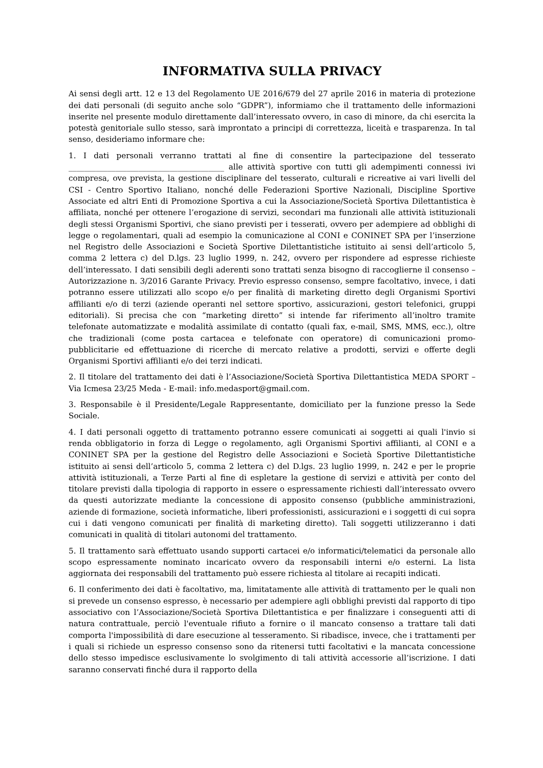INFORMATIVA SULLA PRIVACY
Ai sensi degli artt. 12 e 13 del Regolamento UE 2016/679 del 27 aprile 2016 in materia di protezione dei dati personali (di seguito anche solo “GDPR”), informiamo che il trattamento delle informazioni inserite nel presente modulo direttamente dall’interessato ovvero, in caso di minore, da chi esercita la potestà genitoriale sullo stesso, sarà improntato a principi di correttezza, liceità e trasparenza. In tal senso, desideriamo informare che:
1. I dati personali verranno trattati al fine di consentire la partecipazione del tesserato ________________________________________ alle attività sportive con tutti gli adempimenti connessi ivi compresa, ove prevista, la gestione disciplinare del tesserato, culturali e ricreative ai vari livelli del CSI - Centro Sportivo Italiano, nonché delle Federazioni Sportive Nazionali, Discipline Sportive Associate ed altri Enti di Promozione Sportiva a cui la Associazione/Società Sportiva Dilettantistica è affiliata, nonché per ottenere l’erogazione di servizi, secondari ma funzionali alle attività istituzionali degli stessi Organismi Sportivi, che siano previsti per i tesserati, ovvero per adempiere ad obblighi di legge o regolamentari, quali ad esempio la comunicazione al CONI e CONINET SPA per l’inserzione nel Registro delle Associazioni e Società Sportive Dilettantistiche istituito ai sensi dell’articolo 5, comma 2 lettera c) del D.lgs. 23 luglio 1999, n. 242, ovvero per rispondere ad espresse richieste dell’interessato. I dati sensibili degli aderenti sono trattati senza bisogno di raccoglierne il consenso – Autorizzazione n. 3/2016 Garante Privacy. Previo espresso consenso, sempre facoltativo, invece, i dati potranno essere utilizzati allo scopo e/o per finalità di marketing diretto degli Organismi Sportivi affilianti e/o di terzi (aziende operanti nel settore sportivo, assicurazioni, gestori telefonici, gruppi editoriali). Si precisa che con “marketing diretto” si intende far riferimento all’inoltro tramite telefonate automatizzate e modalità assimilate di contatto (quali fax, e-mail, SMS, MMS, ecc.), oltre che tradizionali (come posta cartacea e telefonate con operatore) di comunicazioni promo-pubblicitarie ed effettuazione di ricerche di mercato relative a prodotti, servizi e offerte degli Organismi Sportivi affilianti e/o dei terzi indicati.
2. Il titolare del trattamento dei dati è l’Associazione/Società Sportiva Dilettantistica MEDA SPORT – Via Icmesa 23/25 Meda - E-mail: info.medasport@gmail.com.
3. Responsabile è il Presidente/Legale Rappresentante, domiciliato per la funzione presso la Sede Sociale.
4. I dati personali oggetto di trattamento potranno essere comunicati ai soggetti ai quali l'invio si renda obbligatorio in forza di Legge o regolamento, agli Organismi Sportivi affilianti, al CONI e a CONINET SPA per la gestione del Registro delle Associazioni e Società Sportive Dilettantistiche istituito ai sensi dell’articolo 5, comma 2 lettera c) del D.lgs. 23 luglio 1999, n. 242 e per le proprie attività istituzionali, a Terze Parti al fine di espletare la gestione di servizi e attività per conto del titolare previsti dalla tipologia di rapporto in essere o espressamente richiesti dall’interessato ovvero da questi autorizzate mediante la concessione di apposito consenso (pubbliche amministrazioni, aziende di formazione, società informatiche, liberi professionisti, assicurazioni e i soggetti di cui sopra cui i dati vengono comunicati per finalità di marketing diretto). Tali soggetti utilizzeranno i dati comunicati in qualità di titolari autonomi del trattamento.
5. Il trattamento sarà effettuato usando supporti cartacei e/o informatici/telematici da personale allo scopo espressamente nominato incaricato ovvero da responsabili interni e/o esterni. La lista aggiornata dei responsabili del trattamento può essere richiesta al titolare ai recapiti indicati.
6. Il conferimento dei dati è facoltativo, ma, limitatamente alle attività di trattamento per le quali non si prevede un consenso espresso, è necessario per adempiere agli obblighi previsti dal rapporto di tipo associativo con l’Associazione/Società Sportiva Dilettantistica e per finalizzare i conseguenti atti di natura contrattuale, perciò l'eventuale rifiuto a fornire o il mancato consenso a trattare tali dati comporta l'impossibilità di dare esecuzione al tesseramento. Si ribadisce, invece, che i trattamenti per i quali si richiede un espresso consenso sono da ritenersi tutti facoltativi e la mancata concessione dello stesso impedisce esclusivamente lo svolgimento di tali attività accessorie all’iscrizione. I dati saranno conservati finché dura il rapporto della